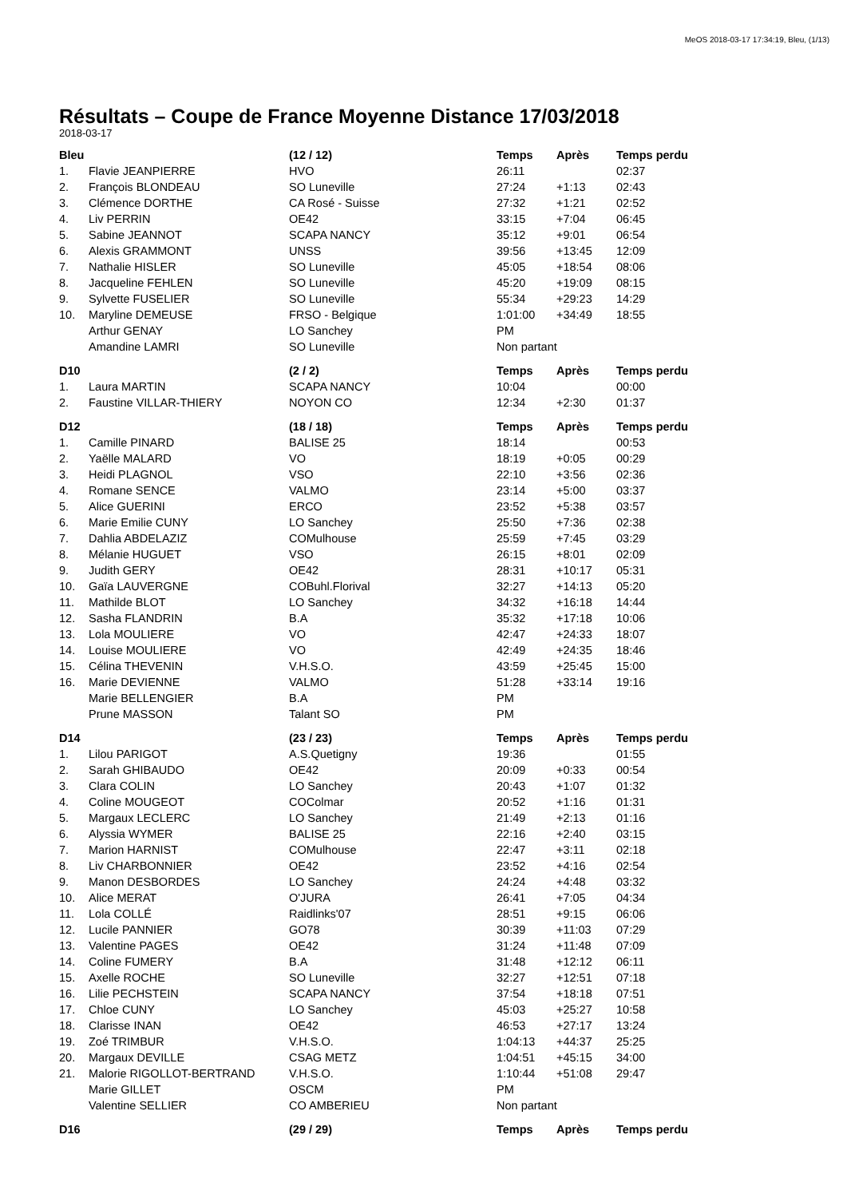MeOS 2018-03-17 17:34:19, Bleu, (1/13)
Résultats – Coupe de France Moyenne Distance 17/03/2018
2018-03-17
| Bleu | | (12 / 12) | Temps | Après | Temps perdu |
| --- | --- | --- | --- | --- | --- |
| 1. | Flavie JEANPIERRE | HVO | 26:11 | | 02:37 |
| 2. | François BLONDEAU | SO Luneville | 27:24 | +1:13 | 02:43 |
| 3. | Clémence DORTHE | CA Rosé - Suisse | 27:32 | +1:21 | 02:52 |
| 4. | Liv PERRIN | OE42 | 33:15 | +7:04 | 06:45 |
| 5. | Sabine JEANNOT | SCAPA NANCY | 35:12 | +9:01 | 06:54 |
| 6. | Alexis GRAMMONT | UNSS | 39:56 | +13:45 | 12:09 |
| 7. | Nathalie HISLER | SO Luneville | 45:05 | +18:54 | 08:06 |
| 8. | Jacqueline FEHLEN | SO Luneville | 45:20 | +19:09 | 08:15 |
| 9. | Sylvette FUSELIER | SO Luneville | 55:34 | +29:23 | 14:29 |
| 10. | Maryline DEMEUSE | FRSO - Belgique | 1:01:00 | +34:49 | 18:55 |
| | Arthur GENAY | LO Sanchey | PM | | |
| | Amandine LAMRI | SO Luneville | Non partant | | |
| D10 | | (2 / 2) | Temps | Après | Temps perdu |
| 1. | Laura MARTIN | SCAPA NANCY | 10:04 | | 00:00 |
| 2. | Faustine VILLAR-THIERY | NOYON CO | 12:34 | +2:30 | 01:37 |
| D12 | | (18 / 18) | Temps | Après | Temps perdu |
| 1. | Camille PINARD | BALISE 25 | 18:14 | | 00:53 |
| 2. | Yaëlle MALARD | VO | 18:19 | +0:05 | 00:29 |
| 3. | Heidi PLAGNOL | VSO | 22:10 | +3:56 | 02:36 |
| 4. | Romane SENCE | VALMO | 23:14 | +5:00 | 03:37 |
| 5. | Alice GUERINI | ERCO | 23:52 | +5:38 | 03:57 |
| 6. | Marie Emilie CUNY | LO Sanchey | 25:50 | +7:36 | 02:38 |
| 7. | Dahlia ABDELAZIZ | COMulhouse | 25:59 | +7:45 | 03:29 |
| 8. | Mélanie HUGUET | VSO | 26:15 | +8:01 | 02:09 |
| 9. | Judith GERY | OE42 | 28:31 | +10:17 | 05:31 |
| 10. | Gaïa LAUVERGNE | COBuhl.Florival | 32:27 | +14:13 | 05:20 |
| 11. | Mathilde BLOT | LO Sanchey | 34:32 | +16:18 | 14:44 |
| 12. | Sasha FLANDRIN | B.A | 35:32 | +17:18 | 10:06 |
| 13. | Lola MOULIERE | VO | 42:47 | +24:33 | 18:07 |
| 14. | Louise MOULIERE | VO | 42:49 | +24:35 | 18:46 |
| 15. | Célina THEVENIN | V.H.S.O. | 43:59 | +25:45 | 15:00 |
| 16. | Marie DEVIENNE | VALMO | 51:28 | +33:14 | 19:16 |
| | Marie BELLENGIER | B.A | PM | | |
| | Prune MASSON | Talant SO | PM | | |
| D14 | | (23 / 23) | Temps | Après | Temps perdu |
| 1. | Lilou PARIGOT | A.S.Quetigny | 19:36 | | 01:55 |
| 2. | Sarah GHIBAUDO | OE42 | 20:09 | +0:33 | 00:54 |
| 3. | Clara COLIN | LO Sanchey | 20:43 | +1:07 | 01:32 |
| 4. | Coline MOUGEOT | COColmar | 20:52 | +1:16 | 01:31 |
| 5. | Margaux LECLERC | LO Sanchey | 21:49 | +2:13 | 01:16 |
| 6. | Alyssia WYMER | BALISE 25 | 22:16 | +2:40 | 03:15 |
| 7. | Marion HARNIST | COMulhouse | 22:47 | +3:11 | 02:18 |
| 8. | Liv CHARBONNIER | OE42 | 23:52 | +4:16 | 02:54 |
| 9. | Manon DESBORDES | LO Sanchey | 24:24 | +4:48 | 03:32 |
| 10. | Alice MERAT | O'JURA | 26:41 | +7:05 | 04:34 |
| 11. | Lola COLLÉ | Raidlinks'07 | 28:51 | +9:15 | 06:06 |
| 12. | Lucile PANNIER | GO78 | 30:39 | +11:03 | 07:29 |
| 13. | Valentine PAGES | OE42 | 31:24 | +11:48 | 07:09 |
| 14. | Coline FUMERY | B.A | 31:48 | +12:12 | 06:11 |
| 15. | Axelle ROCHE | SO Luneville | 32:27 | +12:51 | 07:18 |
| 16. | Lilie PECHSTEIN | SCAPA NANCY | 37:54 | +18:18 | 07:51 |
| 17. | Chloe CUNY | LO Sanchey | 45:03 | +25:27 | 10:58 |
| 18. | Clarisse INAN | OE42 | 46:53 | +27:17 | 13:24 |
| 19. | Zoé TRIMBUR | V.H.S.O. | 1:04:13 | +44:37 | 25:25 |
| 20. | Margaux DEVILLE | CSAG METZ | 1:04:51 | +45:15 | 34:00 |
| 21. | Malorie RIGOLLOT-BERTRAND | V.H.S.O. | 1:10:44 | +51:08 | 29:47 |
| | Marie GILLET | OSCM | PM | | |
| | Valentine SELLIER | CO AMBERIEU | Non partant | | |
| D16 | | (29 / 29) | Temps | Après | Temps perdu |